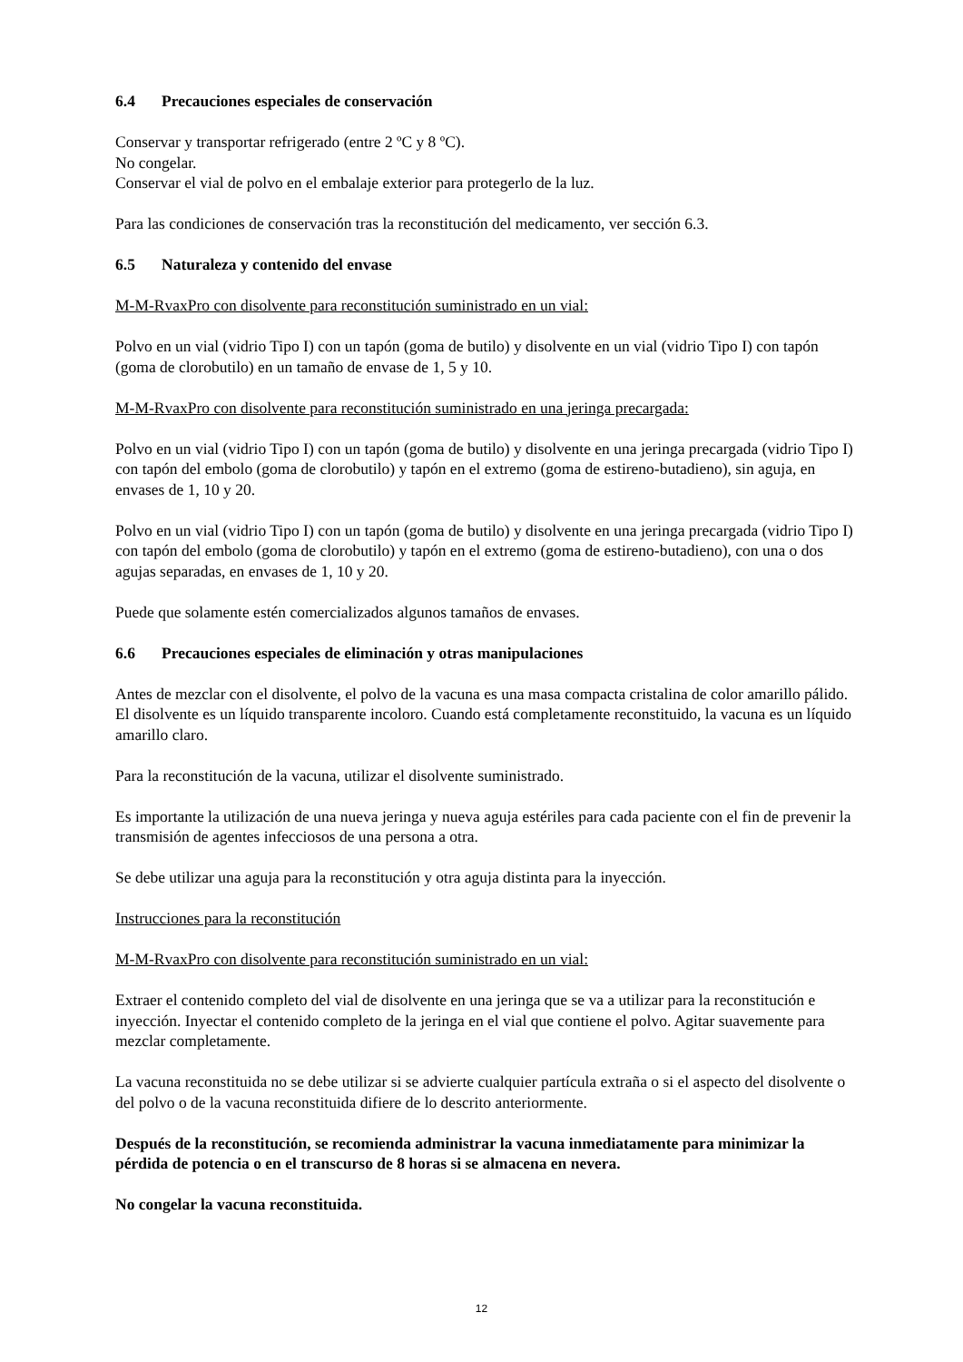6.4 Precauciones especiales de conservación
Conservar y transportar refrigerado (entre 2 ºC y 8 ºC).
No congelar.
Conservar el vial de polvo en el embalaje exterior para protegerlo de la luz.
Para las condiciones de conservación tras la reconstitución del medicamento, ver sección 6.3.
6.5 Naturaleza y contenido del envase
M-M-RvaxPro con disolvente para reconstitución suministrado en un vial:
Polvo en un vial (vidrio Tipo I) con un tapón (goma de butilo) y disolvente en un vial (vidrio Tipo I) con tapón (goma de clorobutilo) en un tamaño de envase de 1, 5 y 10.
M-M-RvaxPro con disolvente para reconstitución suministrado en una jeringa precargada:
Polvo en un vial (vidrio Tipo I) con un tapón (goma de butilo) y disolvente en una jeringa precargada (vidrio Tipo I) con tapón del embolo (goma de clorobutilo) y tapón en el extremo (goma de estireno-butadieno), sin aguja, en envases de 1, 10 y 20.
Polvo en un vial (vidrio Tipo I) con un tapón (goma de butilo) y disolvente en una jeringa precargada (vidrio Tipo I) con tapón del embolo (goma de clorobutilo) y tapón en el extremo (goma de estireno-butadieno), con una o dos agujas separadas, en envases de 1, 10 y 20.
Puede que solamente estén comercializados algunos tamaños de envases.
6.6 Precauciones especiales de eliminación y otras manipulaciones
Antes de mezclar con el disolvente, el polvo de la vacuna es una masa compacta cristalina de color amarillo pálido. El disolvente es un líquido transparente incoloro. Cuando está completamente reconstituido, la vacuna es un líquido amarillo claro.
Para la reconstitución de la vacuna, utilizar el disolvente suministrado.
Es importante la utilización de una nueva jeringa y nueva aguja estériles para cada paciente con el fin de prevenir la transmisión de agentes infecciosos de una persona a otra.
Se debe utilizar una aguja para la reconstitución y otra aguja distinta para la inyección.
Instrucciones para la reconstitución
M-M-RvaxPro con disolvente para reconstitución suministrado en un vial:
Extraer el contenido completo del vial de disolvente en una jeringa que se va a utilizar para la reconstitución e inyección. Inyectar el contenido completo de la jeringa en el vial que contiene el polvo. Agitar suavemente para mezclar completamente.
La vacuna reconstituida no se debe utilizar si se advierte cualquier partícula extraña o si el aspecto del disolvente o del polvo o de la vacuna reconstituida difiere de lo descrito anteriormente.
Después de la reconstitución, se recomienda administrar la vacuna inmediatamente para minimizar la pérdida de potencia o en el transcurso de 8 horas si se almacena en nevera.
No congelar la vacuna reconstituida.
12